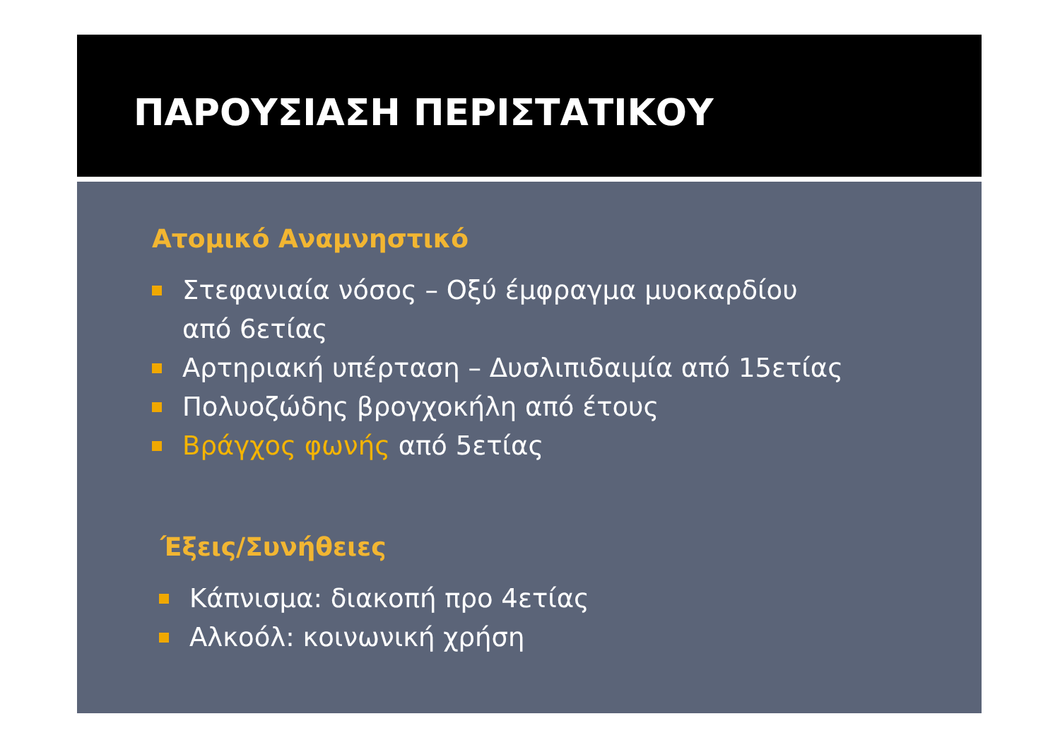ΠΑΡΟΥΣΙΑΣΗ ΠΕΡΙΣΤΑΤΙΚΟΥ
Ατομικό Αναμνηστικό
Στεφανιαία νόσος – Οξύ έμφραγμα μυοκαρδίου
από 6ετίας
Αρτηριακή υπέρταση – Δυσλιπιδαιμία από 15ετίας
Πολυοζώδης βρογχοκήλη από έτους
Βράγχος φωνής από 5ετίας
Έξεις/Συνήθειες
Κάπνισμα: διακοπή προ 4ετίας
Αλκοόλ: κοινωνική χρήση